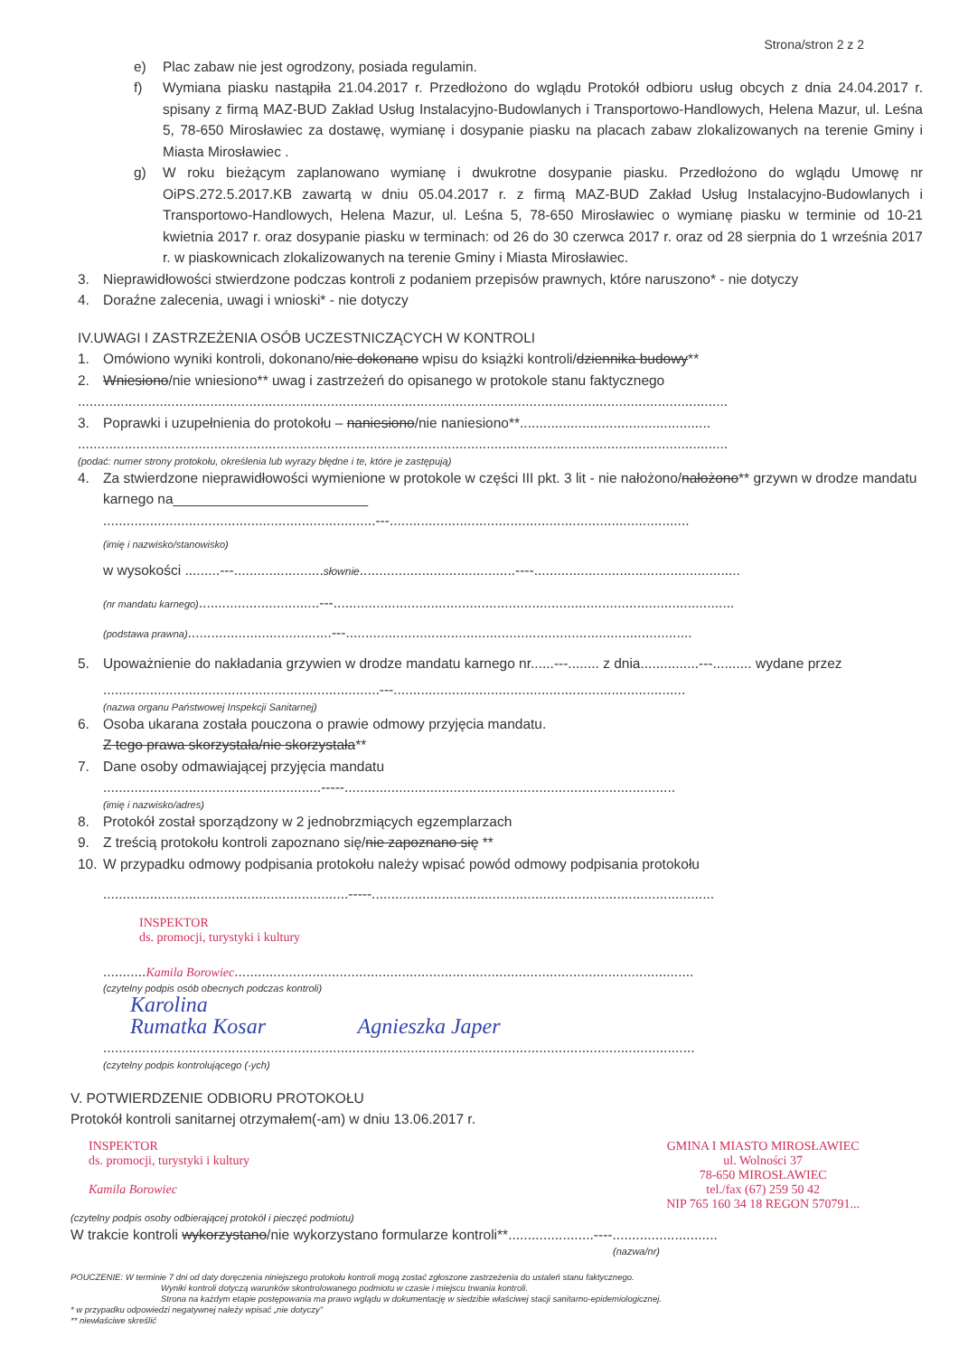Strona/stron 2 z 2
e) Plac zabaw nie jest ogrodzony, posiada regulamin.
f) Wymiana piasku nastąpiła 21.04.2017 r. Przedłożono do wglądu Protokół odbioru usług obcych z dnia 24.04.2017 r. spisany z firmą MAZ-BUD Zakład Usług Instalacyjno-Budowlanych i Transportowo-Handlowych, Helena Mazur, ul. Leśna 5, 78-650 Mirosławiec za dostawę, wymianę i dosypanie piasku na placach zabaw zlokalizowanych na terenie Gminy i Miasta Mirosławiec .
g) W roku bieżącym zaplanowano wymianę i dwukrotne dosypanie piasku. Przedłożono do wglądu Umowę nr OiPS.272.5.2017.KB zawartą w dniu 05.04.2017 r. z firmą MAZ-BUD Zakład Usług Instalacyjno-Budowlanych i Transportowo-Handlowych, Helena Mazur, ul. Leśna 5, 78-650 Mirosławiec o wymianę piasku w terminie od 10-21 kwietnia 2017 r. oraz dosypanie piasku w terminach: od 26 do 30 czerwca 2017 r. oraz od 28 sierpnia do 1 września 2017 r. w piaskownicach zlokalizowanych na terenie Gminy i Miasta Mirosławiec.
3. Nieprawidłowości stwierdzone podczas kontroli z podaniem przepisów prawnych, które naruszono* - nie dotyczy
4. Doraźne zalecenia, uwagi i wnioski* - nie dotyczy
IV.UWAGI I ZASTRZEŻENIA OSÓB UCZESTNICZĄCYCH W KONTROLI
1. Omówiono wyniki kontroli, dokonano/nie dokonano wpisu do książki kontroli/dziennika budowy**
2. Wniesiono/nie wniesiono** uwag i zastrzeżeń do opisanego w protokole stanu faktycznego
.......................................................................................................................................................................
3. Poprawki i uzupełnienia do protokołu – naniesiono/nie naniesiono**.................................................
.......................................................................................................................................................................
(podać: numer strony protokołu, określenia lub wyrazy błędne i te, które je zastępują)
4. Za stwierdzone nieprawidłowości wymienione w protokole w części III pkt. 3 lit - nie nałożono/nałożono** grzywn w drodze mandatu karnego na_________________________
......................................................................---.............................................................................
(imię i nazwisko/stanowisko)
w wysokości .........---.......................słownie........................................----.....................................................
(nr mandatu karnego)...............................---.......................................................................................................
(podstawa prawna).....................................---.........................................................................................
5. Upoważnienie do nakładania grzywien w drodze mandatu karnego nr......---........ z dnia...............---.......... wydane przez
.......................................................................---...........................................................................
(nazwa organu Państwowej Inspekcji Sanitarnej)
6. Osoba ukarana została pouczona o prawie odmowy przyjęcia mandatu.
Z tego prawa skorzystała/nie skorzystała**
7. Dane osoby odmawiającej przyjęcia mandatu
........................................................-----.....................................................................................
(imię i nazwisko/adres)
8. Protokół został sporządzony w 2 jednobrzmiących egzemplarzach
9. Z treścią protokołu kontroli zapoznano się/nie zapoznano się **
10. W przypadku odmowy podpisania protokołu należy wpisać powód odmowy podpisania protokołu
...............................................................-----........................................................................................
INSPEKTOR
ds. promocji, turystyki i kultury
...........Kamila Borowiec......................................................................................................................
(czytelny podpis osób obecnych podczas kontroli)
Karolina
Rumatka Kosar Agnieszka Japer
........................................................................................................................................................
(czytelny podpis kontrolującego (-ych)
V. POTWIERDZENIE ODBIORU PROTOKOŁU
Protokół kontroli sanitarnej otrzymałem(-am) w dniu 13.06.2017 r.
INSPEKTOR
ds. promocji, turystyki i kultury
Kamila Borowiec
GMINA I MIASTO MIROSŁAWIEC
ul. Wolności 37
78-650 MIROSŁAWIEC
tel./fax (67) 259 50 42
NIP 765 160 34 18 REGON 570791...
(czytelny podpis osoby odbierającej protokół i pieczęć podmiotu)
W trakcie kontroli wykorzystano/nie wykorzystano formularze kontroli**......................----...........................
(nazwa/nr)
POUCZENIE: W terminie 7 dni od daty doręczenia niniejszego protokołu kontroli mogą zostać zgłoszone zastrzeżenia do ustaleń stanu faktycznego.
Wyniki kontroli dotyczą warunków skontrolowanego podmiotu w czasie i miejscu trwania kontroli.
Strona na każdym etapie postępowania ma prawo wglądu w dokumentację w siedzibie właściwej stacji sanitarno-epidemiologicznej.
* w przypadku odpowiedzi negatywnej należy wpisać „nie dotyczy"
** niewłaściwe skreślić